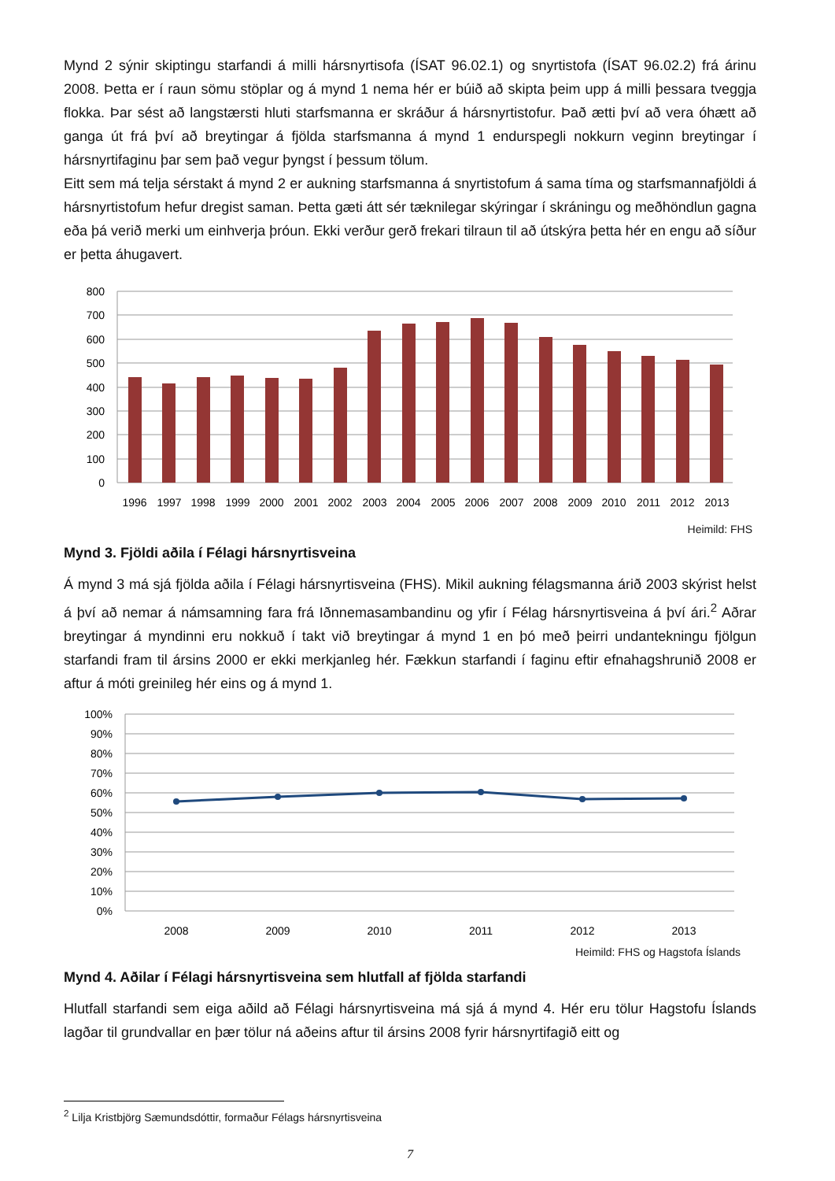Mynd 2 sýnir skiptingu starfandi á milli hársnyrtisofa (ÍSAT 96.02.1) og snyrtistofa (ÍSAT 96.02.2) frá árinu 2008. Þetta er í raun sömu stöplar og á mynd 1 nema hér er búið að skipta þeim upp á milli þessara tveggja flokka. Þar sést að langstærsti hluti starfsmanna er skráður á hársnyrtistofur. Það ætti því að vera óhætt að ganga út frá því að breytingar á fjölda starfsmanna á mynd 1 endurspegli nokkurn veginn breytingar í hársnyrtifaginu þar sem það vegur þyngst í þessum tölum.
Eitt sem má telja sérstakt á mynd 2 er aukning starfsmanna á snyrtistofum á sama tíma og starfsmannafjöldi á hársnyrtistofum hefur dregist saman. Þetta gæti átt sér tæknilegar skýringar í skráningu og meðhöndlun gagna eða þá verið merki um einhverja þróun. Ekki verður gerð frekari tilraun til að útskýra þetta hér en engu að síður er þetta áhugavert.
800
700
600
500
400
300
200
100
0
1996
1997
1998
1999
2000
2001
2002
2003
2004
2005
2006
2007
2008
2009
2010
2011
2012
2013
Heimild: FHS
Mynd 3. Fjöldi aðila í Félagi hársnyrtisveina
Á mynd 3 má sjá fjölda aðila í Félagi hársnyrtisveina (FHS). Mikil aukning félagsmanna árið 2003 skýrist helst á því að nemar á námsamning fara frá Iðnnemasambandinu og yfir í Félag hársnyrtisveina á því ári.<sup>2</sup> Aðrar breytingar á myndinni eru nokkuð í takt við breytingar á mynd 1 en þó með þeirri undantekningu fjölgun starfandi fram til ársins 2000 er ekki merkjanleg hér. Fækkun starfandi í faginu eftir efnahagshrunið 2008 er aftur á móti greinileg hér eins og á mynd 1.
100%
90%
80%
70%
60%
50%
40%
30%
20%
10%
0%
2008
2009
2010
2011
2012
2013
Heimild: FHS og Hagstofa Íslands
Mynd 4. Aðilar í Félagi hársnyrtisveina sem hlutfall af fjölda starfandi
Hlutfall starfandi sem eiga aðild að Félagi hársnyrtisveina má sjá á mynd 4. Hér eru tölur Hagstofu Íslands lagðar til grundvallar en þær tölur ná aðeins aftur til ársins 2008 fyrir hársnyrtifagið eitt og
<sup>2</sup> Lilja Kristbjörg Sæmundsdóttir, formaður Félags hársnyrtisveina
7